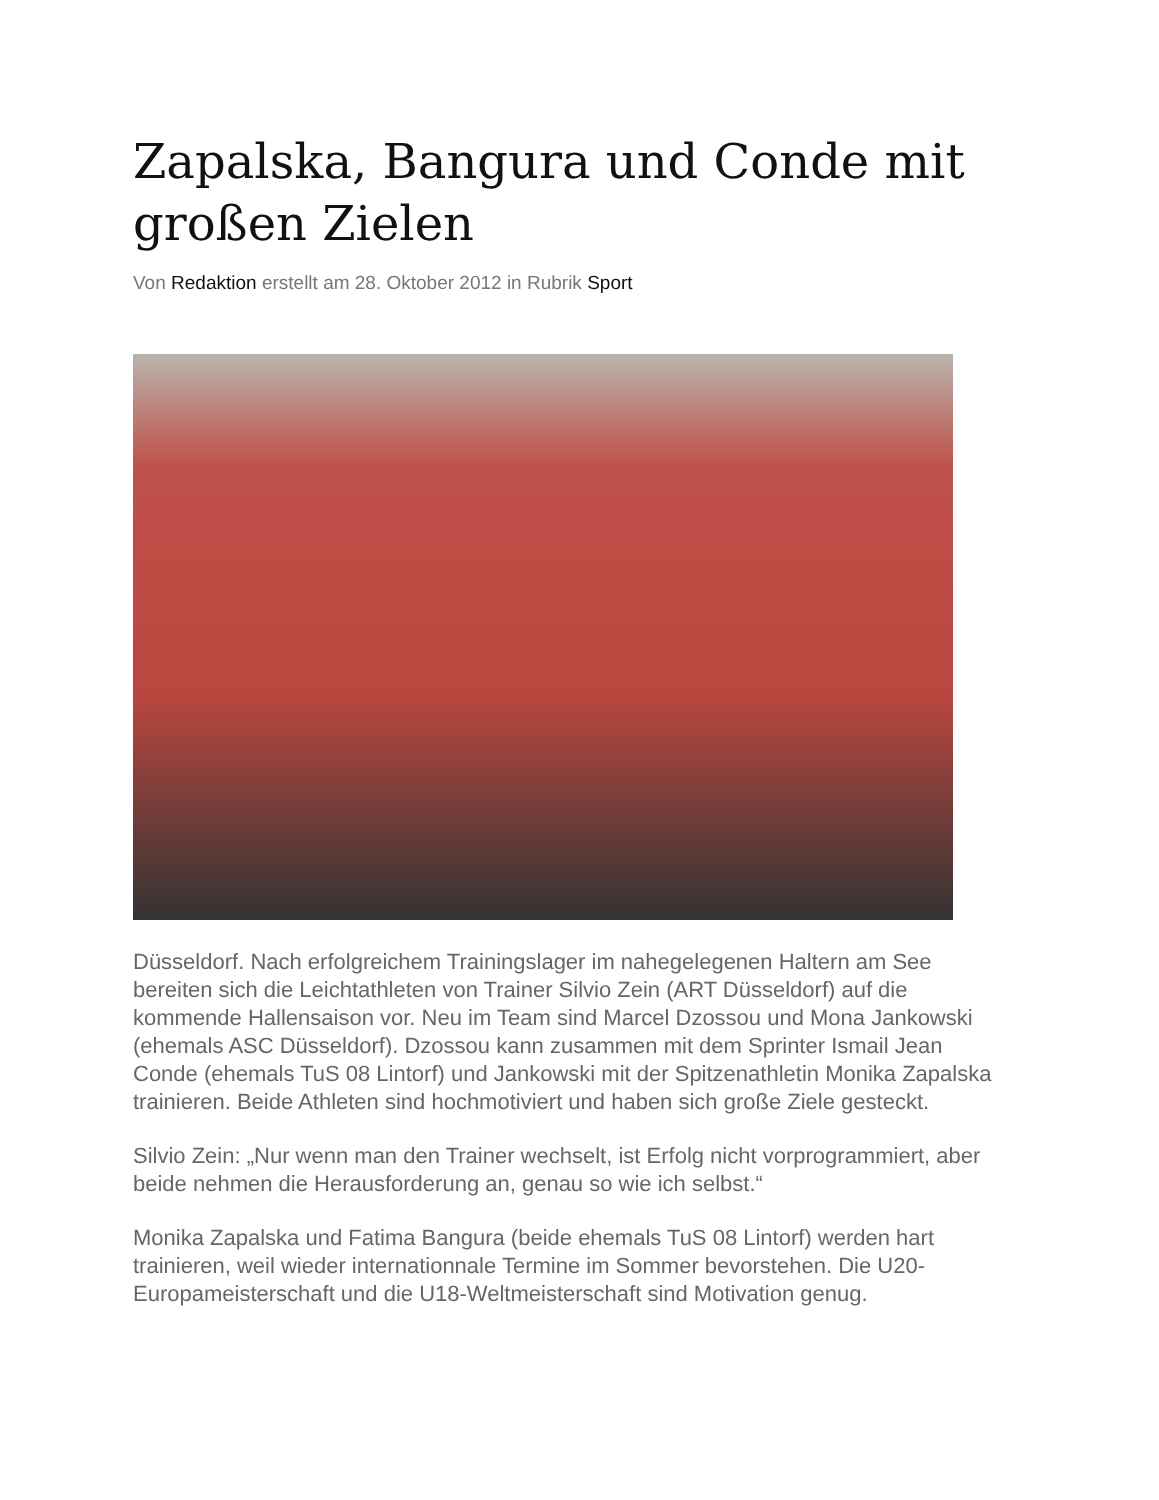Zapalska, Bangura und Conde mit großen Zielen
Von Redaktion erstellt am 28. Oktober 2012 in Rubrik Sport
Düsseldorf. Nach erfolgreichem Trainingslager im nahegelegenen Haltern am See bereiten sich die Leichtathleten von Trainer Silvio Zein (ART Düsseldorf) auf die kommende Hallensaison vor. Neu im Team sind Marcel Dzossou und Mona Jankowski (ehemals ASC Düsseldorf). Dzossou kann zusammen mit dem Sprinter Ismail Jean Conde (ehemals TuS 08 Lintorf) und Jankowski mit der Spitzenathletin Monika Zapalska trainieren. Beide Athleten sind hochmotiviert und haben sich große Ziele gesteckt.
Silvio Zein: „Nur wenn man den Trainer wechselt, ist Erfolg nicht vorprogrammiert, aber beide nehmen die Herausforderung an, genau so wie ich selbst.“
Monika Zapalska und Fatima Bangura (beide ehemals TuS 08 Lintorf) werden hart trainieren, weil wieder internationnale Termine im Sommer bevorstehen. Die U20-Europameisterschaft und die U18-Weltmeisterschaft sind Motivation genug.